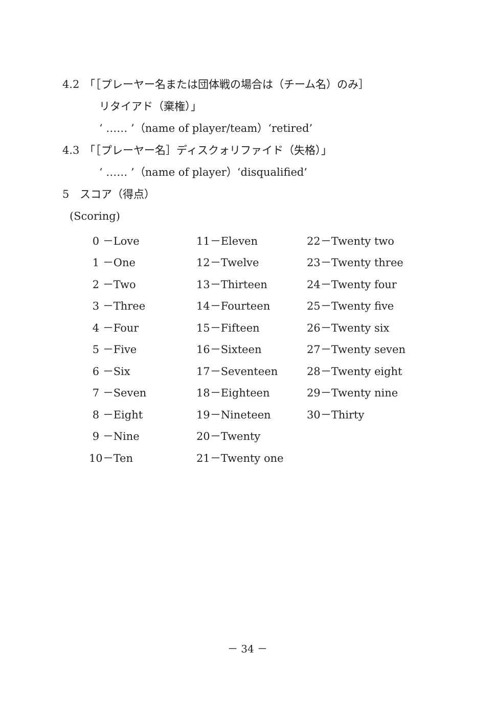4.2　「［プレーヤー名または団体戦の場合は（チーム名）のみ］
リタイアド（棄権）」
‘ …… ’（name of player/team）‘retired’
4.3　「［プレーヤー名］ディスクォリファイド（失格）」
‘ …… ’（name of player）‘disqualified’
5　スコア（得点）
(Scoring)
| 0 －Love | 11－Eleven | 22－Twenty two |
| 1 －One | 12－Twelve | 23－Twenty three |
| 2 －Two | 13－Thirteen | 24－Twenty four |
| 3 －Three | 14－Fourteen | 25－Twenty five |
| 4 －Four | 15－Fifteen | 26－Twenty six |
| 5 －Five | 16－Sixteen | 27－Twenty seven |
| 6 －Six | 17－Seventeen | 28－Twenty eight |
| 7 －Seven | 18－Eighteen | 29－Twenty nine |
| 8 －Eight | 19－Nineteen | 30－Thirty |
| 9 －Nine | 20－Twenty | |
| 10－Ten | 21－Twenty one | |
－ 34 －